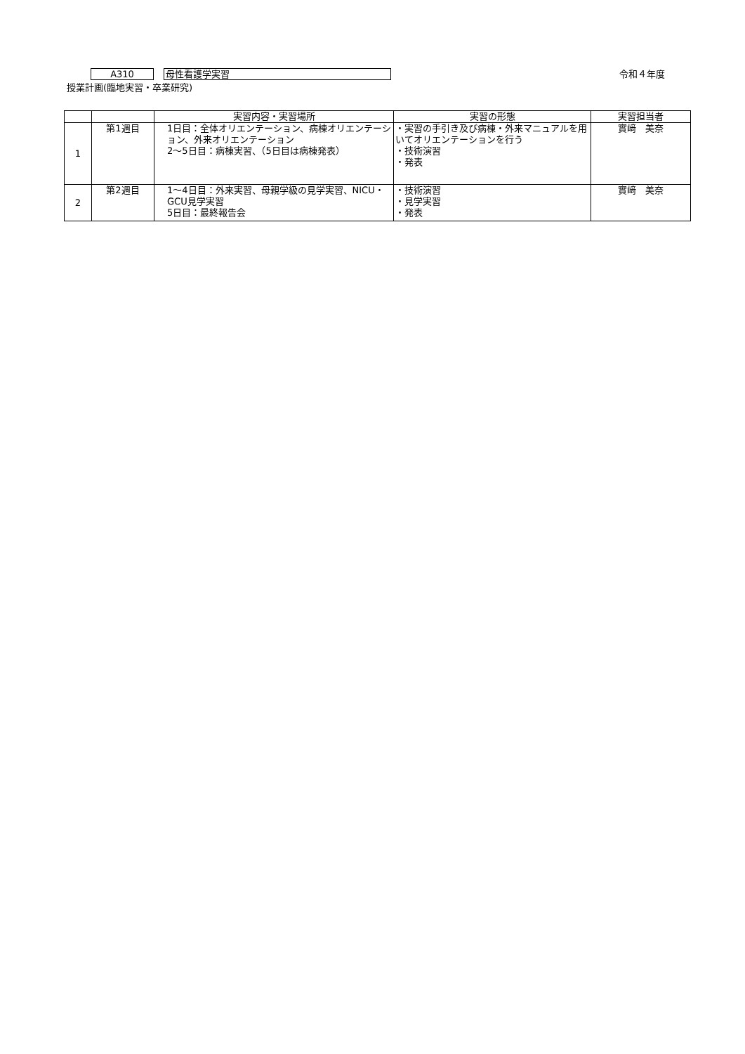A310
母性看護学実習
令和４年度
授業計画(臨地実習・卒業研究)
| | | 実習内容・実習場所 | 実習の形態 | 実習担当者 |
| --- | --- | --- | --- | --- |
| 1 | 第1週目 | 1日目：全体オリエンテーション、病棟オリエンテーション、外来オリエンテーション 2〜5日目：病棟実習、（5日目は病棟発表） | ・実習の手引き及び病棟・外来マニュアルを用いてオリエンテーションを行う ・技術演習 ・発表 | 實﨑 美奈 |
| 2 | 第2週目 | 1〜4日目：外来実習、母親学級の見学実習、NICU・GCU見学実習 5日目：最終報告会 | ・技術演習 ・見学実習 ・発表 | 實﨑 美奈 |